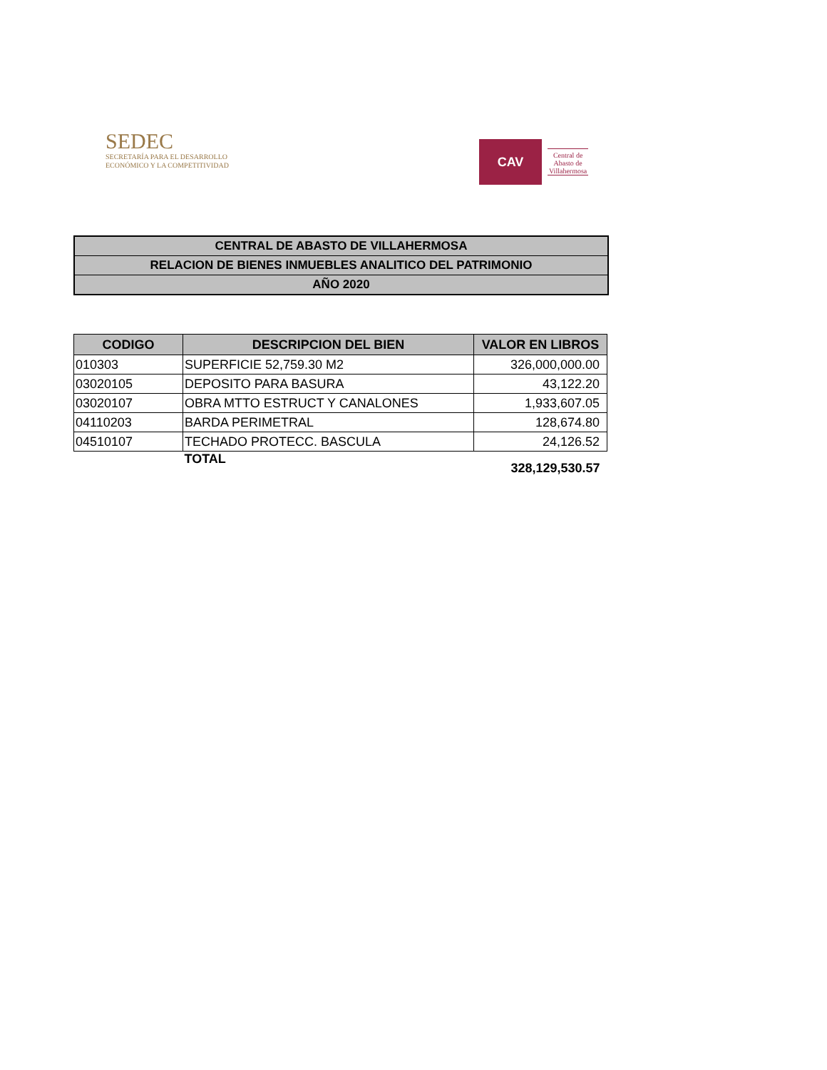SEDEC
SECRETARÍA PARA EL DESARROLLO
ECONÓMICO Y LA COMPETITIVIDAD
CAV
Central de
Abasto de
Villahermosa
CENTRAL DE ABASTO DE VILLAHERMOSA
RELACION DE BIENES INMUEBLES ANALITICO DEL PATRIMONIO
AÑO 2020
| CODIGO | DESCRIPCION DEL BIEN | VALOR EN LIBROS |
| --- | --- | --- |
| 010303 | SUPERFICIE 52,759.30 M2 | 326,000,000.00 |
| 03020105 | DEPOSITO PARA BASURA | 43,122.20 |
| 03020107 | OBRA MTTO ESTRUCT Y CANALONES | 1,933,607.05 |
| 04110203 | BARDA PERIMETRAL | 128,674.80 |
| 04510107 | TECHADO PROTECC. BASCULA | 24,126.52 |
| | TOTAL | 328,129,530.57 |